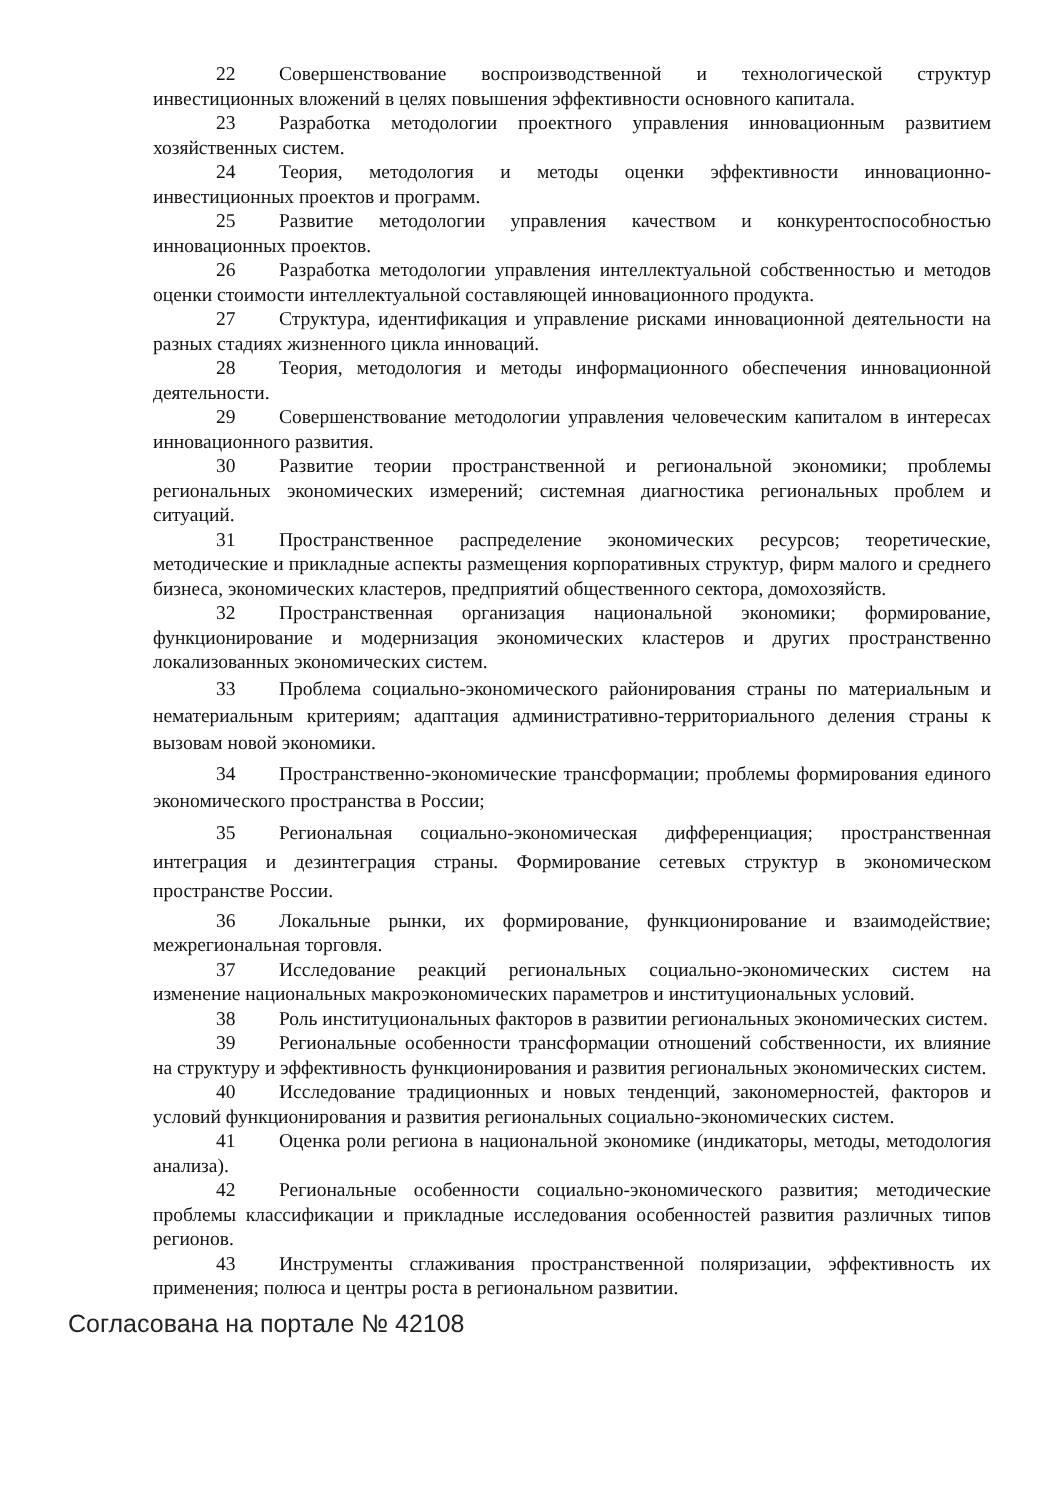22 Совершенствование воспроизводственной и технологической структур инвестиционных вложений в целях повышения эффективности основного капитала.
23 Разработка методологии проектного управления инновационным развитием хозяйственных систем.
24 Теория, методология и методы оценки эффективности инновационно-инвестиционных проектов и программ.
25 Развитие методологии управления качеством и конкурентоспособностью инновационных проектов.
26 Разработка методологии управления интеллектуальной собственностью и методов оценки стоимости интеллектуальной составляющей инновационного продукта.
27 Структура, идентификация и управление рисками инновационной деятельности на разных стадиях жизненного цикла инноваций.
28 Теория, методология и методы информационного обеспечения инновационной деятельности.
29 Совершенствование методологии управления человеческим капиталом в интересах инновационного развития.
30 Развитие теории пространственной и региональной экономики; проблемы региональных экономических измерений; системная диагностика региональных проблем и ситуаций.
31 Пространственное распределение экономических ресурсов; теоретические, методические и прикладные аспекты размещения корпоративных структур, фирм малого и среднего бизнеса, экономических кластеров, предприятий общественного сектора, домохозяйств.
32 Пространственная организация национальной экономики; формирование, функционирование и модернизация экономических кластеров и других пространственно локализованных экономических систем.
33 Проблема социально-экономического районирования страны по материальным и нематериальным критериям; адаптация административно-территориального деления страны к вызовам новой экономики.
34 Пространственно-экономические трансформации; проблемы формирования единого экономического пространства в России;
35 Региональная социально-экономическая дифференциация; пространственная интеграция и дезинтеграция страны. Формирование сетевых структур в экономическом пространстве России.
36 Локальные рынки, их формирование, функционирование и взаимодействие; межрегиональная торговля.
37 Исследование реакций региональных социально-экономических систем на изменение национальных макроэкономических параметров и институциональных условий.
38 Роль институциональных факторов в развитии региональных экономических систем.
39 Региональные особенности трансформации отношений собственности, их влияние на структуру и эффективность функционирования и развития региональных экономических систем.
40 Исследование традиционных и новых тенденций, закономерностей, факторов и условий функционирования и развития региональных социально-экономических систем.
41 Оценка роли региона в национальной экономике (индикаторы, методы, методология анализа).
42 Региональные особенности социально-экономического развития; методические проблемы классификации и прикладные исследования особенностей развития различных типов регионов.
43 Инструменты сглаживания пространственной поляризации, эффективность их применения; полюса и центры роста в региональном развитии.
Согласована на портале № 42108